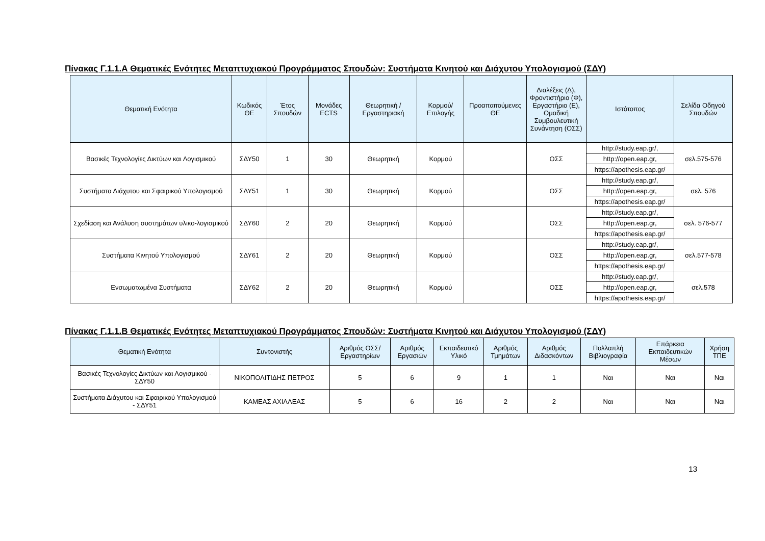Πίνακας Γ.1.1.Α Θεματικές Ενότητες Μεταπτυχιακού Προγράμματος Σπουδών: Συστήματα Κινητού και Διάχυτου Υπολογισμού (ΣΔΥ)
| Θεματική Ενότητα | Κωδικός ΘΕ | Έτος Σπουδών | Μονάδες ECTS | Θεωρητική / Εργαστηριακή | Κορμού/ Επιλογής | Προαπαιτούμενες ΘΕ | Διαλέξεις (Δ), Φροντιστήριο (Φ), Εργαστήριο (Ε), Ομαδική Συμβουλευτική Συνάντηση (ΟΣΣ) | Ιστότοπος | Σελίδα Οδηγού Σπουδών |
| --- | --- | --- | --- | --- | --- | --- | --- | --- | --- |
| Βασικές Τεχνολογίες Δικτύων και Λογισμικού | ΣΔΥ50 | 1 | 30 | Θεωρητική | Κορμού | | ΟΣΣ | http://study.eap.gr/, | σελ.575-576 |
| | | | | | | | | http://open.eap.gr, | |
| | | | | | | | | https://apothesis.eap.gr/ | |
| Συστήματα Διάχυτου και Σφαιρικού Υπολογισμού | ΣΔΥ51 | 1 | 30 | Θεωρητική | Κορμού | | ΟΣΣ | http://study.eap.gr/, | σελ. 576 |
| | | | | | | | | http://open.eap.gr, | |
| | | | | | | | | https://apothesis.eap.gr/ | |
| Σχεδίαση και Ανάλυση συστημάτων υλικο-λογισμικού | ΣΔΥ60 | 2 | 20 | Θεωρητική | Κορμού | | ΟΣΣ | http://study.eap.gr/, | σελ. 576-577 |
| | | | | | | | | http://open.eap.gr, | |
| | | | | | | | | https://apothesis.eap.gr/ | |
| Συστήματα Κινητού Υπολογισμού | ΣΔΥ61 | 2 | 20 | Θεωρητική | Κορμού | | ΟΣΣ | http://study.eap.gr/, | σελ.577-578 |
| | | | | | | | | http://open.eap.gr, | |
| | | | | | | | | https://apothesis.eap.gr/ | |
| Ενσωματωμένα Συστήματα | ΣΔΥ62 | 2 | 20 | Θεωρητική | Κορμού | | ΟΣΣ | http://study.eap.gr/, | σελ.578 |
| | | | | | | | | http://open.eap.gr, | |
| | | | | | | | | https://apothesis.eap.gr/ | |
Πίνακας Γ.1.1.Β Θεματικές Ενότητες Μεταπτυχιακού Προγράμματος Σπουδών: Συστήματα Κινητού και Διάχυτου Υπολογισμού (ΣΔΥ)
| Θεματική Ενότητα | Συντονιστής | Αριθμός ΟΣΣ/ Εργαστηρίων | Αριθμός Εργασιών | Εκπαιδευτικό Υλικό | Αριθμός Τμημάτων | Αριθμός Διδασκόντων | Πολλαπλή Βιβλιογραφία | Επάρκεια Εκπαιδευτικών Μέσων | Χρήση ΤΠΕ |
| --- | --- | --- | --- | --- | --- | --- | --- | --- | --- |
| Βασικές Τεχνολογίες Δικτύων και Λογισμικού - ΣΔΥ50 | ΝΙΚΟΠΟΛΙΤΙΔΗΣ ΠΕΤΡΟΣ | 5 | 6 | 9 | 1 | 1 | Ναι | Ναι | Ναι |
| Συστήματα Διάχυτου και Σφαιρικού Υπολογισμού - ΣΔΥ51 | ΚΑΜΕΑΣ ΑΧΙΛΛΕΑΣ | 5 | 6 | 16 | 2 | 2 | Ναι | Ναι | Ναι |
13